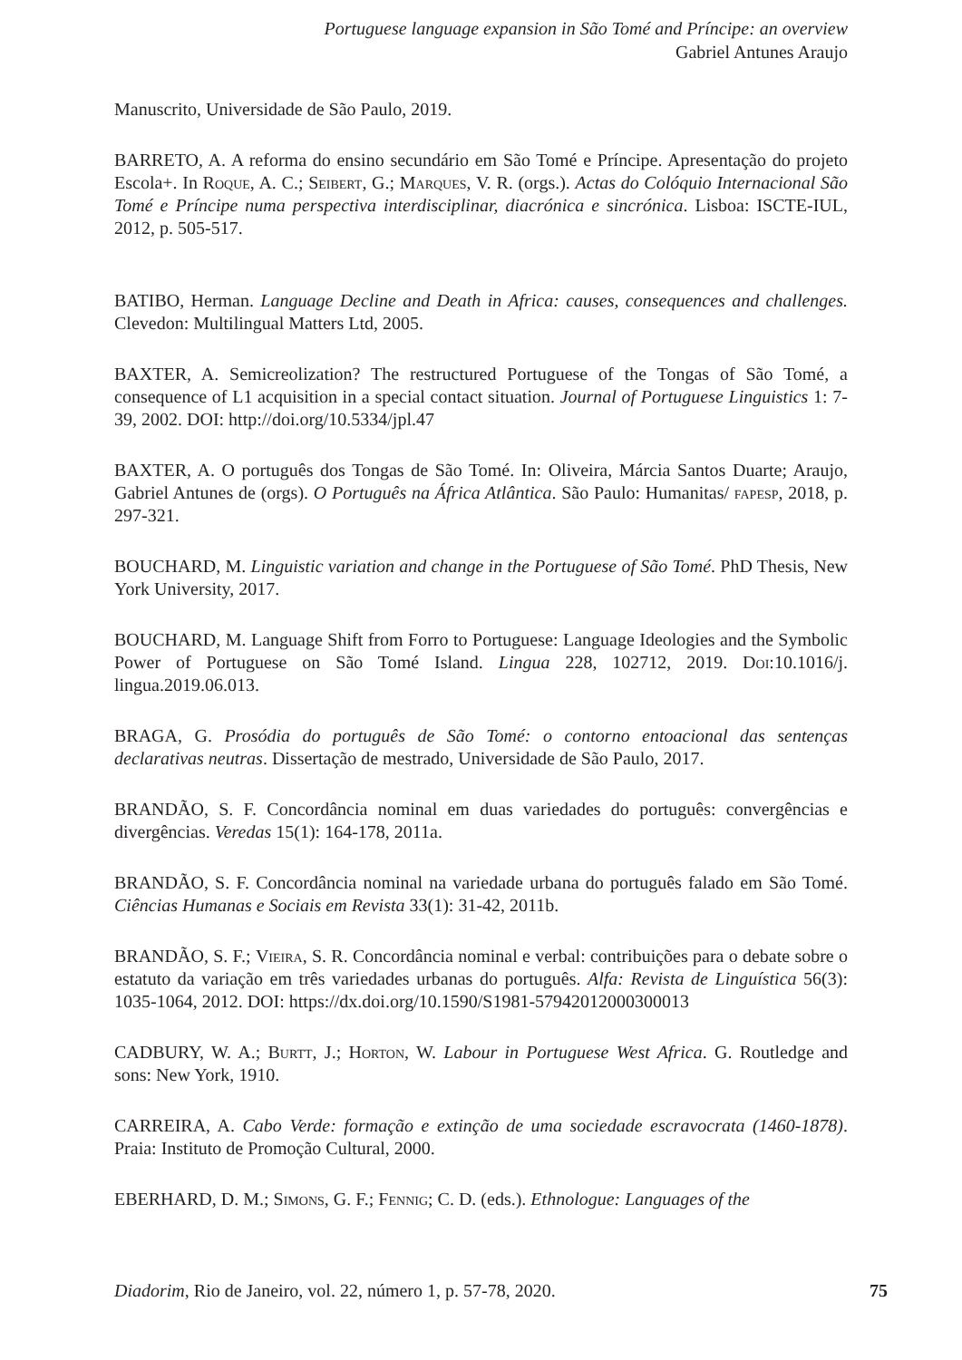Portuguese language expansion in São Tomé and Príncipe: an overview
Gabriel Antunes Araujo
Manuscrito, Universidade de São Paulo, 2019.
BARRETO, A. A reforma do ensino secundário em São Tomé e Príncipe. Apresentação do projeto Escola+. In Roque, A. C.; Seibert, G.; Marques, V. R. (orgs.). Actas do Colóquio Internacional São Tomé e Príncipe numa perspectiva interdisciplinar, diacrónica e sincrónica. Lisboa: ISCTE-IUL, 2012, p. 505-517.
BATIBO, Herman. Language Decline and Death in Africa: causes, consequences and challenges. Clevedon: Multilingual Matters Ltd, 2005.
BAXTER, A. Semicreolization? The restructured Portuguese of the Tongas of São Tomé, a consequence of L1 acquisition in a special contact situation. Journal of Portuguese Linguistics 1: 7-39, 2002. DOI: http://doi.org/10.5334/jpl.47
BAXTER, A. O português dos Tongas de São Tomé. In: Oliveira, Márcia Santos Duarte; Araujo, Gabriel Antunes de (orgs). O Português na África Atlântica. São Paulo: Humanitas/ fapesp, 2018, p. 297-321.
BOUCHARD, M. Linguistic variation and change in the Portuguese of São Tomé. PhD Thesis, New York University, 2017.
BOUCHARD, M. Language Shift from Forro to Portuguese: Language Ideologies and the Symbolic Power of Portuguese on São Tomé Island. Lingua 228, 102712, 2019. Doi:10.1016/j. lingua.2019.06.013.
BRAGA, G. Prosódia do português de São Tomé: o contorno entoacional das sentenças declarativas neutras. Dissertação de mestrado, Universidade de São Paulo, 2017.
BRANDÃO, S. F. Concordância nominal em duas variedades do português: convergências e divergências. Veredas 15(1): 164-178, 2011a.
BRANDÃO, S. F. Concordância nominal na variedade urbana do português falado em São Tomé. Ciências Humanas e Sociais em Revista 33(1): 31-42, 2011b.
BRANDÃO, S. F.; Vieira, S. R. Concordância nominal e verbal: contribuições para o debate sobre o estatuto da variação em três variedades urbanas do português. Alfa: Revista de Linguística 56(3): 1035-1064, 2012. DOI: https://dx.doi.org/10.1590/S1981-57942012000300013
CADBURY, W. A.; Burtt, J.; Horton, W. Labour in Portuguese West Africa. G. Routledge and sons: New York, 1910.
CARREIRA, A. Cabo Verde: formação e extinção de uma sociedade escravocrata (1460-1878). Praia: Instituto de Promoção Cultural, 2000.
EBERHARD, D. M.; Simons, G. F.; Fennig; C. D. (eds.). Ethnologue: Languages of the
Diadorim, Rio de Janeiro, vol. 22, número 1, p. 57-78, 2020. 75